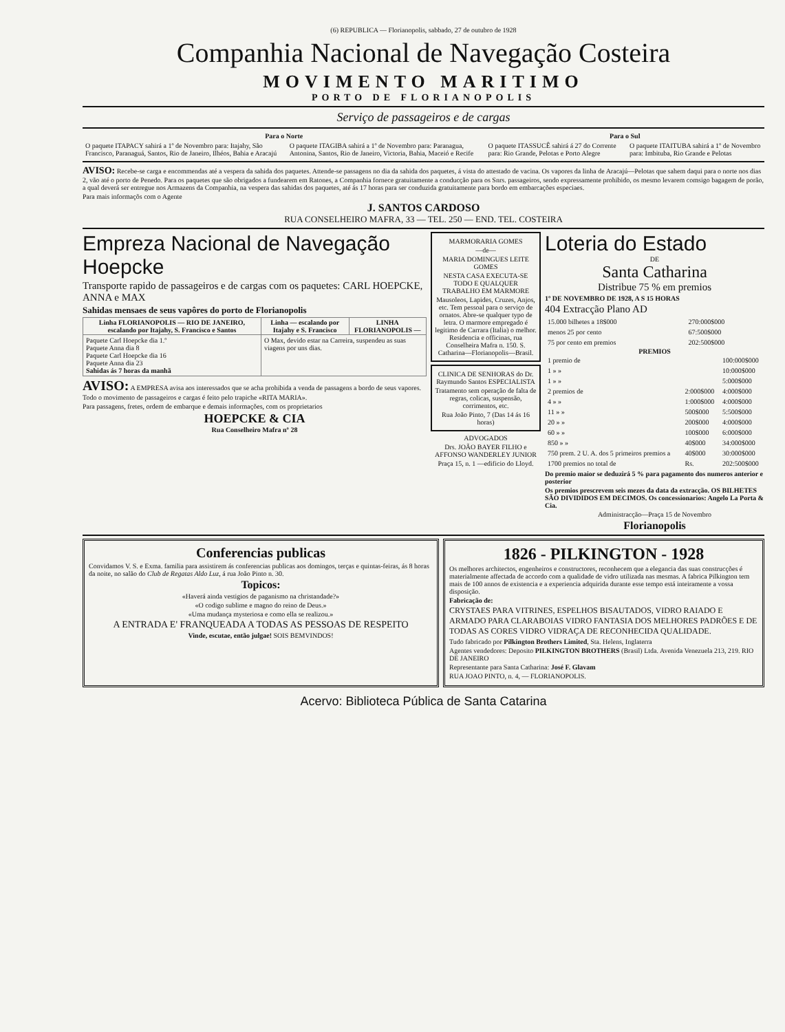(6) REPUBLICA — Florianopolis, sabbado, 27 de outubro de 1928
Companhia Nacional de Navegação Costeira
MOVIMENTO MARITIMO
PORTO DE FLORIANOPOLIS
Serviço de passageiros e de cargas
| Para o Norte | | Para o Sul | |
| --- | --- | --- | --- |
| O paquete ITAPACY sahirá a 1º de Novembro para: Itajahy, São Francisco, Paranaguá, Santos, Rio de Janeiro, Ilhéos, Bahia e Aracajú | O paquete ITAGIBA sahirá a 1º de Novembro para: Paranagua, Antonina, Santos, Rio de Janeiro, Victoria, Bahia, Maceió e Recife | O paquete ITASSUCÊ sahirá á 27 do Corrente para: Rio Grande, Pelotas e Porto Alegre | O paquete ITAITUBA sahirá a 1º de Novembro para: Imbituba, Rio Grande e Pelotas |
AVISO: Recebe-se carga e encommendas até a vespera da sahida dos paquetes. Attende-se passagens no dia da sahida dos paquetes, á vista do attestado de vacina. Os vapores da linha de Aracajú—Pelotas que sahem daqui para o norte nos dias 2, vão até o porto de Penedo. Para os paquetes que são obrigados a fundearem em Ratones, a Companhia fornece gratuitamente a conducção para os Snrs. passageiros, sendo expressamente prohibido, os mesmo levarem comsigo bagagem de porão, a qual deverá ser entregue nos Armazens da Companhia, na vespera das sahidas dos paquetes, até ás 17 horas para ser conduzida gratuitamente para bordo em embarcações especiaes.
Para mais informaçõs com o Agente
J. SANTOS CARDOSO
RUA CONSELHEIRO MAFRA, 33 — TEL. 250 — END. TEL. COSTEIRA
Empreza Nacional de Navegação Hoepcke
Transporte rapido de passageiros e de cargas com os paquetes: CARL HOEPCKE, ANNA e MAX
Sahidas mensaes de seus vapôres do porto de Florianopolis
| Linha FLORIANOPOLIS — RIO DE JANEIRO, escalando por Itajahy, S. Francisco e Santos | Linha — escalando por Itajahy e S. Francisco | LINHA FLORIANOPOLIS — |
| --- | --- | --- |
| Paquete Carl Hoepcke dia 1.º Paquete Anna dia 8 Paquete Carl Hoepcke dia 16 Paquete Anna dia 23 Sahidas ás 7 horas da manhã | O Max, devido estar na Carreira, suspendeu as suas viagens por uns dias. | |
AVISO: A EMPRESA avisa aos interessados que se acha prohibida a venda de passagens a bordo de seus vapores. Todo o movimento de passageiros e cargas é feito pelo trapiche «RITA MARIA».
Para passagens, fretes, ordem de embarque e demais informações, com os proprietarios
HOEPCKE & CIA
Rua Conselheiro Mafra nº 28
MARMORARIA GOMES
—de—
MARIA DOMINGUES LEITE GOMES
NESTA CASA EXECUTA-SE TODO E QUALQUER TRABALHO EM MARMORE
Mausoleos, Lapides, Cruzes, Anjos, etc. Tem pessoal para o serviço de ornatos. Abre-se qualquer typo de letra. O marmore empregado é legitimo de Carrara (Italia) o melhor. Residencia e officinas, rua Conselheira Mafra n. 150. S. Catharina—Florianopolis—Brasil.
CLINICA DE SENHORAS do Dr. Raymundo Santos ESPECIALISTA
Tratamento sem operação de falta de regras, colicas, suspensão, corrimentos, etc.
Rua João Pinto, 7 (Das 14 ás 16 horas)
ADVOGADOS
Drs. JOÃO BAYER FILHO e AFFONSO WANDERLEY JUNIOR
Praça 15, n. 1 —edificio do Lloyd.
Loteria do Estado
DE
Santa Catharina
Distribue 75 % em premios
1º DE NOVEMBRO DE 1928, A S 15 HORAS
404 Extracção Plano AD
| 15.000 bilhetes a 18$000 | 270:000$000 |
| menos 25 por cento | 67:500$000 |
| 75 por cento em premios | 202:500$000 |
PREMIOS
| 1 premio de | | 100:000$000 |
| 1 » » | | 10:000$000 |
| 1 » » | | 5:000$000 |
| 2 premios de | 2:000$000 | 4:000$000 |
| 4 » » | 1:000$000 | 4:000$000 |
| 11 » » | 500$000 | 5:500$000 |
| 20 » » | 200$000 | 4:000$000 |
| 60 » » | 100$000 | 6:000$000 |
| 850 » » | 40$000 | 34:000$000 |
| 750 prem. 2 U. A. dos 5 primeiros premios a | 40$000 | 30:000$000 |
| 1700 premios no total de | Rs. | 202:500$000 |
Do premio maior se deduzirá 5 % para pagamento dos numeros anterior e posterior
Os premios prescrevem seis mezes da data da extracção. OS BILHETES SÃO DIVIDIDOS EM DECIMOS. Os concessionarios: Angelo La Porta & Cia.
Administracção—Praça 15 de Novembro
Florianopolis
Conferencias publicas
Convidamos V. S. e Exma. familia para assistirem ás conferencias publicas aos domingos, terças e quintas-feiras, ás 8 horas da noite, no salão do Club de Regatas Aldo Luz, á rua João Pinto n. 30.
Topicos:
«Haverá ainda vestigios de paganismo na christandade?»
«O codigo sublime e magno do reino de Deus.»
«Uma mudança mysteriosa e como ella se realizou.»
A ENTRADA E' FRANQUEADA A TODAS AS PESSOAS DE RESPEITO
Vinde, escutae, então julgae! SOIS BEMVINDOS!
1826 - PILKINGTON - 1928
Os melhores architectos, engenheiros e constructores, reconhecem que a elegancia das suas construcções é materialmente affectada de accordo com a qualidade de vidro utilizada nas mesmas. A fabrica Pilkington tem mais de 100 annos de existencia e a experiencia adquirida durante esse tempo está inteiramente a vossa disposição.
Fabricação de:
CRYSTAES PARA VITRINES, ESPELHOS BISAUTADOS, VIDRO RAIADO E ARMADO PARA CLARABOIAS VIDRO FANTASIA DOS MELHORES PADRÕES E DE TODAS AS CORES VIDRO VIDRAÇA DE RECONHECIDA QUALIDADE.
Tudo fabricado por Pilkington Brothers Limited, Sta. Helens, Inglaterra
Agentes vendedores: Deposito PILKINGTON BROTHERS (Brasil) Ltda. Avenida Venezuela 213, 219. RIO DE JANEIRO
Representante para Santa Catharina: José F. Glavam
RUA JOAO PINTO, n. 4, — FLORIANOPOLIS.
Acervo: Biblioteca Pública de Santa Catarina